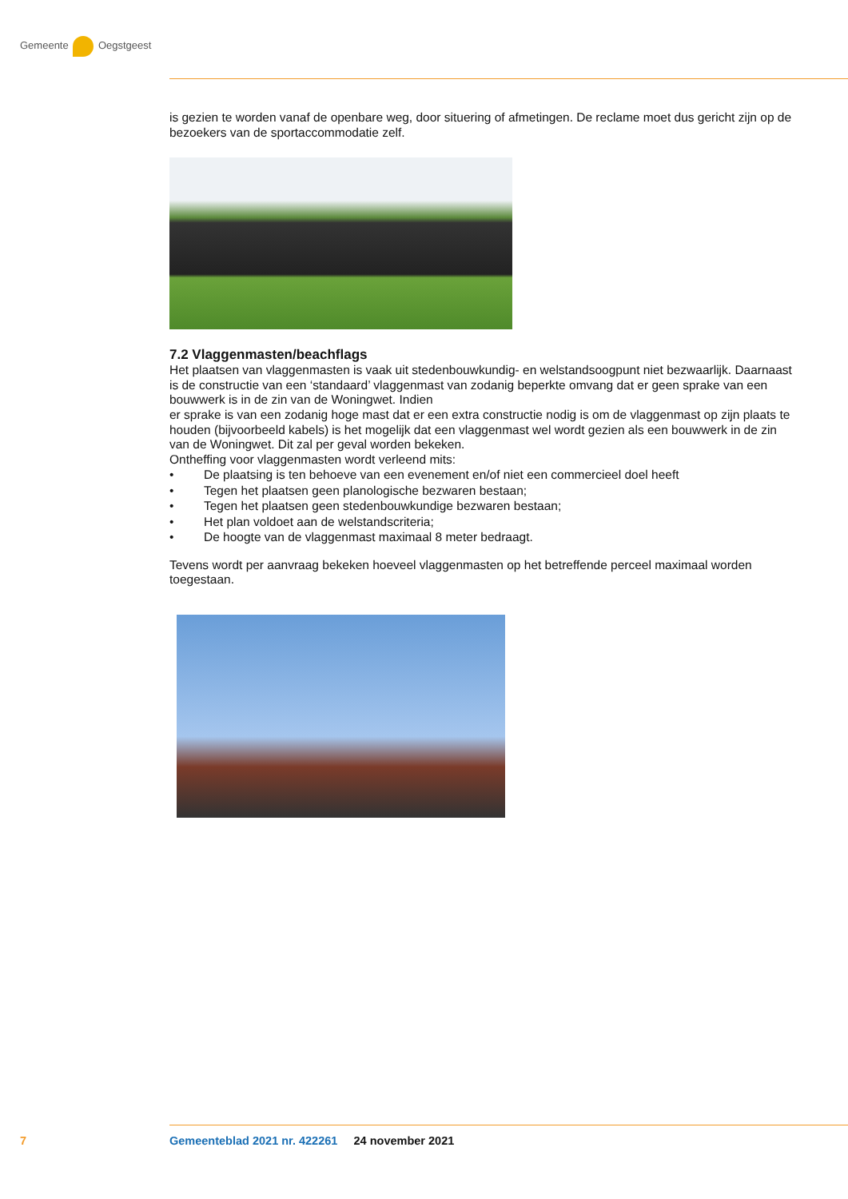Gemeente Oegstgeest
is gezien te worden vanaf de openbare weg, door situering of afmetingen. De reclame moet dus gericht zijn op de bezoekers van de sportaccommodatie zelf.
7.2 Vlaggenmasten/beachflags
Het plaatsen van vlaggenmasten is vaak uit stedenbouwkundig- en welstandsoogpunt niet bezwaarlijk. Daarnaast is de constructie van een ‘standaard’ vlaggenmast van zodanig beperkte omvang dat er geen sprake van een bouwwerk is in de zin van de Woningwet. Indien
er sprake is van een zodanig hoge mast dat er een extra constructie nodig is om de vlaggenmast op zijn plaats te houden (bijvoorbeeld kabels) is het mogelijk dat een vlaggenmast wel wordt gezien als een bouwwerk in de zin van de Woningwet. Dit zal per geval worden bekeken.
Ontheffing voor vlaggenmasten wordt verleend mits:
• De plaatsing is ten behoeve van een evenement en/of niet een commercieel doel heeft
• Tegen het plaatsen geen planologische bezwaren bestaan;
• Tegen het plaatsen geen stedenbouwkundige bezwaren bestaan;
• Het plan voldoet aan de welstandscriteria;
• De hoogte van de vlaggenmast maximaal 8 meter bedraagt.
Tevens wordt per aanvraag bekeken hoeveel vlaggenmasten op het betreffende perceel maximaal worden toegestaan.
7
Gemeenteblad 2021 nr. 422261 24 november 2021